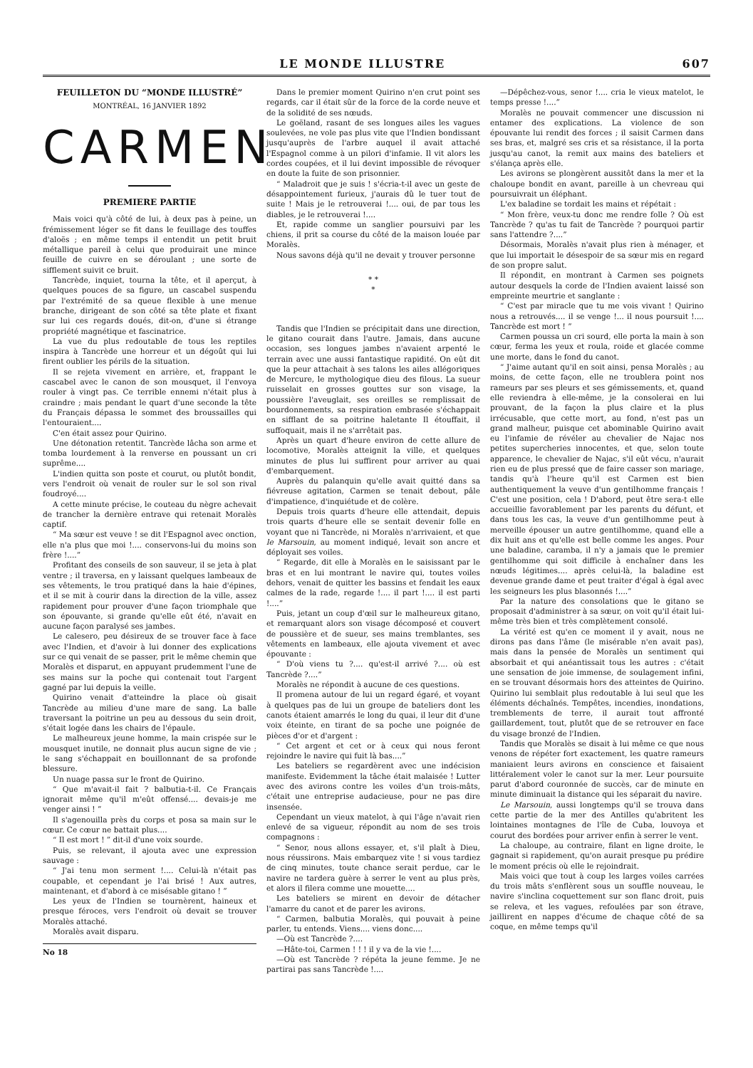LE MONDE ILLUSTRE 607
FEUILLETON DU “MONDE ILLUSTRÉ”
MONTRÉAL, 16 JANVIER 1892
CARMEN
PREMIERE PARTIE
Mais voici qu'à côté de lui, à deux pas à peine, un frémissement léger se fit dans le feuillage des touffes d'aloës ; en même temps il entendit un petit bruit métallique pareil à celui que produirait une mince feuille de cuivre en se déroulant ; une sorte de sifflement suivit ce bruit.
Tancrède, inquiet, tourna la tête, et il aperçut, à quelques pouces de sa figure, un cascabel suspendu par l'extrémité de sa queue flexible à une menue branche, dirigeant de son côté sa tête plate et fixant sur lui ces regards doués, dit-on, d'une si étrange propriété magnétique et fascinatrice.
La vue du plus redoutable de tous les reptiles inspira à Tancrède une horreur et un dégoût qui lui firent oublier les périls de la situation.
Il se rejeta vivement en arrière, et, frappant le cascabel avec le canon de son mousquet, il l'envoya rouler à vingt pas. Ce terrible ennemi n'était plus à craindre ; mais pendant le quart d'une seconde la tête du Français dépassa le sommet des broussailles qui l'entouraient....
C'en était assez pour Quirino.
Une détonation retentit. Tancrède lâcha son arme et tomba lourdement à la renverse en poussant un cri suprême....
L'indien quitta son poste et courut, ou plutôt bondit, vers l'endroit où venait de rouler sur le sol son rival foudroyé....
A cette minute précise, le couteau du nègre achevait de trancher la dernière entrave qui retenait Moralès captif.
“ Ma sœur est veuve ! se dit l'Espagnol avec onction, elle n'a plus que moi !.... conservons-lui du moins son frère !....”
Profitant des conseils de son sauveur, il se jeta à plat ventre ; il traversa, en y laissant quelques lambeaux de ses vêtements, le trou pratiqué dans la haie d'épines, et il se mit à courir dans la direction de la ville, assez rapidement pour prouver d'une façon triomphale que son épouvante, si grande qu'elle eût été, n'avait en aucune façon paralysé ses jambes.
Le calesero, peu désireux de se trouver face à face avec l'Indien, et d'avoir à lui donner des explications sur ce qui venait de se passer, prit le même chemin que Moralès et disparut, en appuyant prudemment l'une de ses mains sur la poche qui contenait tout l'argent gagné par lui depuis la veille.
Quirino venait d'atteindre la place où gisait Tancrède au milieu d'une mare de sang. La balle traversant la poitrine un peu au dessous du sein droit, s'était logée dans les chairs de l'épaule.
Le malheureux jeune homme, la main crispée sur le mousquet inutile, ne donnait plus aucun signe de vie ; le sang s'échappait en bouillonnant de sa profonde blessure.
Un nuage passa sur le front de Quirino.
“ Que m'avait-il fait ? balbutia-t-il. Ce Français ignorait même qu'il m'eût offensé.... devais-je me venger ainsi ! ”
Il s'agenouilla près du corps et posa sa main sur le cœur. Ce cœur ne battait plus....
“ Il est mort ! ” dit-il d'une voix sourde.
Puis, se relevant, il ajouta avec une expression sauvage :
“ J'ai tenu mon serment !.... Celui-là n'était pas coupable, et cependant je l'ai brisé ! Aux autres, maintenant, et d'abord à ce misésable gitano ! ”
Les yeux de l'Indien se tournèrent, haineux et presque féroces, vers l'endroit où devait se trouver Moralès attaché.
Moralès avait disparu.
No 18
Dans le premier moment Quirino n'en crut point ses regards, car il était sûr de la force de la corde neuve et de la solidité de ses nœuds.
Le goëland, rasant de ses longues ailes les vagues soulevées, ne vole pas plus vite que l'Indien bondissant jusqu'auprès de l'arbre auquel il avait attaché l'Espagnol comme à un pilori d'infamie. Il vit alors les cordes coupées, et il lui devint impossible de révoquer en doute la fuite de son prisonnier.
“ Maladroit que je suis ! s'écria-t-il avec un geste de désappointement furieux, j'aurais dû le tuer tout de suite ! Mais je le retrouverai !.... oui, de par tous les diables, je le retrouverai !....
Et, rapide comme un sanglier poursuivi par les chiens, il prit sa course du côté de la maison louée par Moralès.
Nous savons déjà qu'il ne devait y trouver personne
* *
*
Tandis que l'Indien se précipitait dans une direction, le gitano courait dans l'autre. Jamais, dans aucune occasion, ses longues jambes n'avaient arpenté le terrain avec une aussi fantastique rapidité. On eût dit que la peur attachait à ses talons les ailes allégoriques de Mercure, le mythologique dieu des filous. La sueur ruisselait en grosses gouttes sur son visage, la poussière l'aveuglait, ses oreilles se remplissait de bourdonnements, sa respiration embrasée s'échappait en sifflant de sa poitrine haletante Il étouffait, il suffoquait, mais il ne s'arrêtait pas.
Après un quart d'heure environ de cette allure de locomotive, Moralès atteignit la ville, et quelques minutes de plus lui suffirent pour arriver au quai d'embarquement.
Auprès du palanquin qu'elle avait quitté dans sa fiévreuse agitation, Carmen se tenait debout, pâle d'impatience, d'inquiétude et de colère.
Depuis trois quarts d'heure elle attendait, depuis trois quarts d'heure elle se sentait devenir folle en voyant que ni Tancrède, ni Moralès n'arrivaient, et que le Marsouin, au moment indiqué, levait son ancre et déployait ses voiles.
“ Regarde, dit elle à Moralès en le saisissant par le bras et en lui montrant le navire qui, toutes voiles dehors, venait de quitter les bassins et fendait les eaux calmes de la rade, regarde !.... il part !.... il est parti !....”
Puis, jetant un coup d'œil sur le malheureux gitano, et remarquant alors son visage décomposé et couvert de poussière et de sueur, ses mains tremblantes, ses vêtements en lambeaux, elle ajouta vivement et avec épouvante :
“ D'où viens tu ?.... qu'est-il arrivé ?.... où est Tancrède ?....”
Moralès ne répondit à aucune de ces questions.
Il promena autour de lui un regard égaré, et voyant à quelques pas de lui un groupe de bateliers dont les canots étaient amarrés le long du quai, il leur dit d'une voix éteinte, en tirant de sa poche une poignée de pièces d'or et d'argent :
“ Cet argent et cet or à ceux qui nous feront rejoindre le navire qui fuit là bas....”
Les bateliers se regardèrent avec une indécision manifeste. Evidemment la tâche était malaisée ! Lutter avec des avirons contre les voiles d'un trois-mâts, c'était une entreprise audacieuse, pour ne pas dire insensée.
Cependant un vieux matelot, à qui l'âge n'avait rien enlevé de sa vigueur, répondit au nom de ses trois compagnons :
“ Senor, nous allons essayer, et, s'il plaît à Dieu, nous réussirons. Mais embarquez vite ! si vous tardiez de cinq minutes, toute chance serait perdue, car le navire ne tardera guère à serrer le vent au plus près, et alors il filera comme une mouette....
Les bateliers se mirent en devoir de détacher l'amarre du canot et de parer les avirons.
“ Carmen, balbutia Moralès, qui pouvait à peine parler, tu entends. Viens.... viens donc....
—Où est Tancrède ?....
—Hâte-toi, Carmen ! ! ! il y va de la vie !....
—Où est Tancrède ? répéta la jeune femme. Je ne partirai pas sans Tancrède !....
—Dépêchez-vous, senor !.... cria le vieux matelot, le temps presse !....”
Moralès ne pouvait commencer une discussion ni entamer des explications. La violence de son épouvante lui rendit des forces ; il saisit Carmen dans ses bras, et, malgré ses cris et sa résistance, il la porta jusqu'au canot, la remit aux mains des bateliers et s'élança après elle.
Les avirons se plongèrent aussitôt dans la mer et la chaloupe bondit en avant, pareille à un chevreau qui poursuivrait un éléphant.
L'ex baladine se tordait les mains et répétait :
“ Mon frère, veux-tu donc me rendre folle ? Où est Tancrède ? qu'as tu fait de Tancrède ? pourquoi partir sans l'attendre ?....”
Désormais, Moralès n'avait plus rien à ménager, et que lui importait le désespoir de sa sœur mis en regard de son propre salut.
Il répondit, en montrant à Carmen ses poignets autour desquels la corde de l'Indien avaient laissé son empreinte meurtrie et sanglante :
“ C'est par miracle que tu me vois vivant ! Quirino nous a retrouvés.... il se venge !... il nous poursuit !.... Tancrède est mort ! ”
Carmen poussa un cri sourd, elle porta la main à son cœur, ferma les yeux et roula, roide et glacée comme une morte, dans le fond du canot.
“ J'aime autant qu'il en soit ainsi, pensa Moralès ; au moins, de cette façon, elle ne troublera point nos rameurs par ses pleurs et ses gémissements, et, quand elle reviendra à elle-même, je la consolerai en lui prouvant, de la façon la plus claire et la plus irrécusable, que cette mort, au fond, n'est pas un grand malheur, puisque cet abominable Quirino avait eu l'infamie de révéler au chevalier de Najac nos petites supercheries innocentes, et que, selon toute apparence, le chevalier de Najac, s'il eût vécu, n'aurait rien eu de plus pressé que de faire casser son mariage, tandis qu'à l'heure qu'il est Carmen est bien authentiquement la veuve d'un gentilhomme français ! C'est une position, cela ! D'abord, peut être sera-t elle accueillie favorablement par les parents du défunt, et dans tous les cas, la veuve d'un gentilhomme peut à merveille épouser un autre gentilhomme, quand elle a dix huit ans et qu'elle est belle comme les anges. Pour une baladine, caramba, il n'y a jamais que le premier gentilhomme qui soit difficile à enchaîner dans les nœuds légitimes.... après celui-là, la baladine est devenue grande dame et peut traiter d'égal à égal avec les seigneurs les plus blasonnés !....”
Par la nature des consolations que le gitano se proposait d'administrer à sa sœur, on voit qu'il était lui-même très bien et très complètement consolé.
La vérité est qu'en ce moment il y avait, nous ne dirons pas dans l'âme (le misérable n'en avait pas), mais dans la pensée de Moralès un sentiment qui absorbait et qui anéantissait tous les autres : c'était une sensation de joie immense, de soulagement infini, en se trouvant désormais hors des atteintes de Quirino. Quirino lui semblait plus redoutable à lui seul que les éléments déchaînés. Tempêtes, incendies, inondations, tremblements de terre, il aurait tout affronté gaillardement, tout, plutôt que de se retrouver en face du visage bronzé de l'Indien.
Tandis que Moralès se disait à lui même ce que nous venons de répéter fort exactement, les quatre rameurs maniaient leurs avirons en conscience et faisaient littéralement voler le canot sur la mer. Leur poursuite parut d'abord couronnée de succès, car de minute en minute diminuait la distance qui les séparait du navire.
Le Marsouin, aussi longtemps qu'il se trouva dans cette partie de la mer des Antilles qu'abritent les lointaines montagnes de l'île de Cuba, louvoya et courut des bordées pour arriver enfin à serrer le vent.
La chaloupe, au contraire, filant en ligne droite, le gagnait si rapidement, qu'on aurait presque pu prédire le moment précis où elle le rejoindrait.
Mais voici que tout à coup les larges voiles carrées du trois mâts s'enflèrent sous un souffle nouveau, le navire s'inclina coquettement sur son flanc droit, puis se releva, et les vagues, refoulées par son étrave, jaillirent en nappes d'écume de chaque côté de sa coque, en même temps qu'il